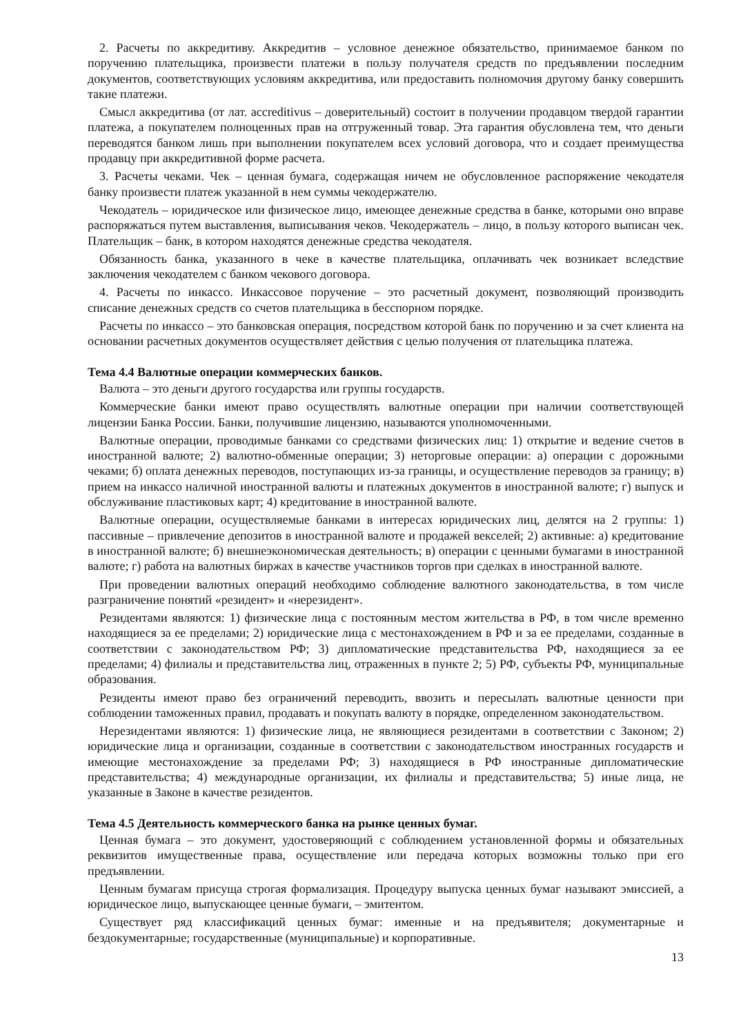2. Расчеты по аккредитиву. Аккредитив – условное денежное обязательство, принимаемое банком по поручению плательщика, произвести платежи в пользу получателя средств по предъявлении последним документов, соответствующих условиям аккредитива, или предоставить полномочия другому банку совершить такие платежи.
Смысл аккредитива (от лат. accreditivus – доверительный) состоит в получении продавцом твердой гарантии платежа, а покупателем полноценных прав на отгруженный товар. Эта гарантия обусловлена тем, что деньги переводятся банком лишь при выполнении покупателем всех условий договора, что и создает преимущества продавцу при аккредитивной форме расчета.
3. Расчеты чеками. Чек – ценная бумага, содержащая ничем не обусловленное распоряжение чекодателя банку произвести платеж указанной в нем суммы чекодержателю.
Чекодатель – юридическое или физическое лицо, имеющее денежные средства в банке, которыми оно вправе распоряжаться путем выставления, выписывания чеков. Чекодержатель – лицо, в пользу которого выписан чек. Плательщик – банк, в котором находятся денежные средства чекодателя.
Обязанность банка, указанного в чеке в качестве плательщика, оплачивать чек возникает вследствие заключения чекодателем с банком чекового договора.
4. Расчеты по инкассо. Инкассовое поручение – это расчетный документ, позволяющий производить списание денежных средств со счетов плательщика в бесспорном порядке.
Расчеты по инкассо – это банковская операция, посредством которой банк по поручению и за счет клиента на основании расчетных документов осуществляет действия с целью получения от плательщика платежа.
Тема 4.4 Валютные операции коммерческих банков.
Валюта – это деньги другого государства или группы государств.
Коммерческие банки имеют право осуществлять валютные операции при наличии соответствующей лицензии Банка России. Банки, получившие лицензию, называются уполномоченными.
Валютные операции, проводимые банками со средствами физических лиц: 1) открытие и ведение счетов в иностранной валюте; 2) валютно-обменные операции; 3) неторговые операции: а) операции с дорожными чеками; б) оплата денежных переводов, поступающих из-за границы, и осуществление переводов за границу; в) прием на инкассо наличной иностранной валюты и платежных документов в иностранной валюте; г) выпуск и обслуживание пластиковых карт; 4) кредитование в иностранной валюте.
Валютные операции, осуществляемые банками в интересах юридических лиц, делятся на 2 группы: 1) пассивные – привлечение депозитов в иностранной валюте и продажей векселей; 2) активные: а) кредитование в иностранной валюте; б) внешнеэкономическая деятельность; в) операции с ценными бумагами в иностранной валюте; г) работа на валютных биржах в качестве участников торгов при сделках в иностранной валюте.
При проведении валютных операций необходимо соблюдение валютного законодательства, в том числе разграничение понятий «резидент» и «нерезидент».
Резидентами являются: 1) физические лица с постоянным местом жительства в РФ, в том числе временно находящиеся за ее пределами; 2) юридические лица с местонахождением в РФ и за ее пределами, созданные в соответствии с законодательством РФ; 3) дипломатические представительства РФ, находящиеся за ее пределами; 4) филиалы и представительства лиц, отраженных в пункте 2; 5) РФ, субъекты РФ, муниципальные образования.
Резиденты имеют право без ограничений переводить, ввозить и пересылать валютные ценности при соблюдении таможенных правил, продавать и покупать валюту в порядке, определенном законодательством.
Нерезидентами являются: 1) физические лица, не являющиеся резидентами в соответствии с Законом; 2) юридические лица и организации, созданные в соответствии с законодательством иностранных государств и имеющие местонахождение за пределами РФ; 3) находящиеся в РФ иностранные дипломатические представительства; 4) международные организации, их филиалы и представительства; 5) иные лица, не указанные в Законе в качестве резидентов.
Тема 4.5 Деятельность коммерческого банка на рынке ценных бумаг.
Ценная бумага – это документ, удостоверяющий с соблюдением установленной формы и обязательных реквизитов имущественные права, осуществление или передача которых возможны только при его предъявлении.
Ценным бумагам присуща строгая формализация. Процедуру выпуска ценных бумаг называют эмиссией, а юридическое лицо, выпускающее ценные бумаги, – эмитентом.
Существует ряд классификаций ценных бумаг: именные и на предъявителя; документарные и бездокументарные; государственные (муниципальные) и корпоративные.
13